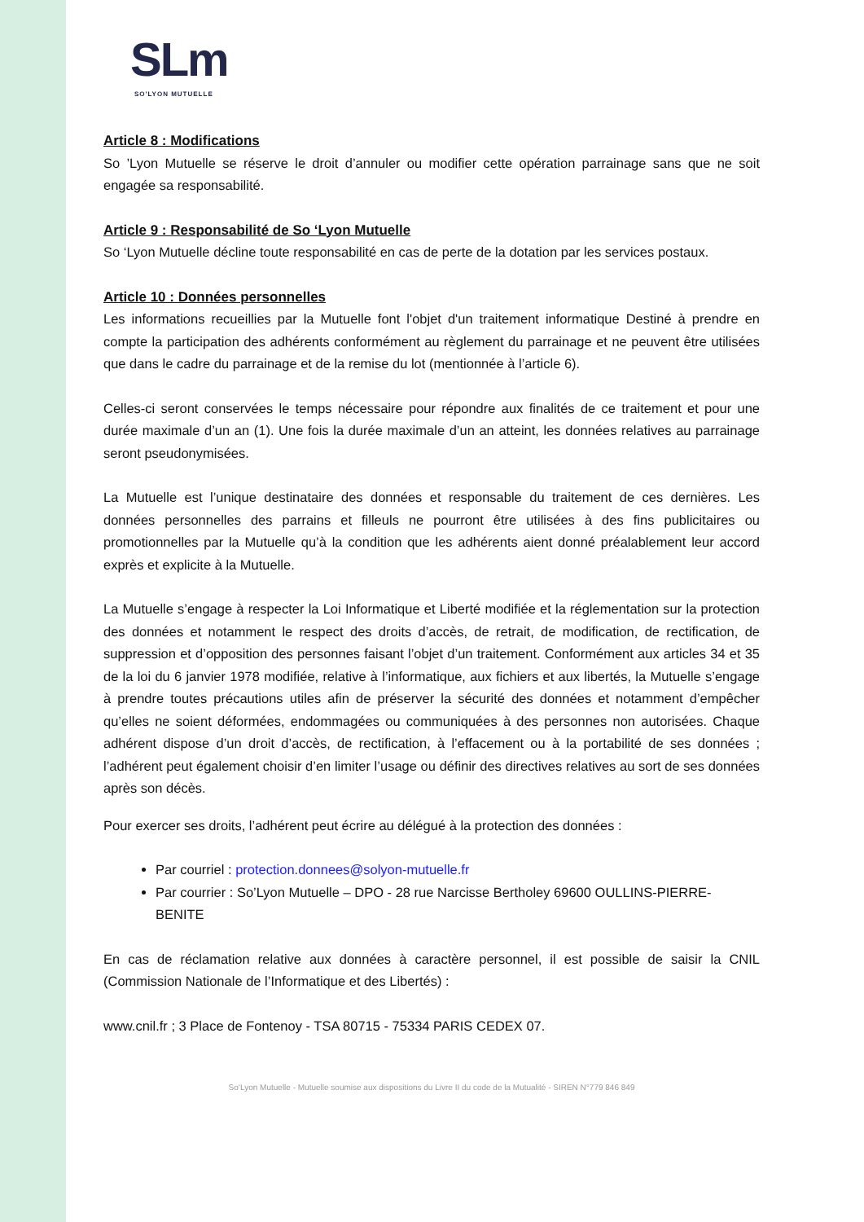SLm
SO'LYON MUTUELLE
Article 8 : Modifications
So ’Lyon Mutuelle se réserve le droit d’annuler ou modifier cette opération parrainage sans que ne soit engagée sa responsabilité.
Article 9 : Responsabilité de So ‘Lyon Mutuelle
So ‘Lyon Mutuelle décline toute responsabilité en cas de perte de la dotation par les services postaux.
Article 10 : Données personnelles
Les informations recueillies par la Mutuelle font l'objet d'un traitement informatique Destiné à prendre en compte la participation des adhérents conformément au règlement du parrainage et ne peuvent être utilisées que dans le cadre du parrainage et de la remise du lot (mentionnée à l’article 6).
Celles-ci seront conservées le temps nécessaire pour répondre aux finalités de ce traitement et pour une durée maximale d’un an (1). Une fois la durée maximale d’un an atteint, les données relatives au parrainage seront pseudonymisées.
La Mutuelle est l’unique destinataire des données et responsable du traitement de ces dernières. Les données personnelles des parrains et filleuls ne pourront être utilisées à des fins publicitaires ou promotionnelles par la Mutuelle qu’à la condition que les adhérents aient donné préalablement leur accord exprès et explicite à la Mutuelle.
La Mutuelle s’engage à respecter la Loi Informatique et Liberté modifiée et la réglementation sur la protection des données et notamment le respect des droits d’accès, de retrait, de modification, de rectification, de suppression et d’opposition des personnes faisant l’objet d’un traitement. Conformément aux articles 34 et 35 de la loi du 6 janvier 1978 modifiée, relative à l’informatique, aux fichiers et aux libertés, la Mutuelle s’engage à prendre toutes précautions utiles afin de préserver la sécurité des données et notamment d’empêcher qu’elles ne soient déformées, endommagées ou communiquées à des personnes non autorisées. Chaque adhérent dispose d’un droit d’accès, de rectification, à l’effacement ou à la portabilité de ses données ; l’adhérent peut également choisir d’en limiter l’usage ou définir des directives relatives au sort de ses données après son décès.
Pour exercer ses droits, l’adhérent peut écrire au délégué à la protection des données :
Par courriel : protection.donnees@solyon-mutuelle.fr
Par courrier : So’Lyon Mutuelle – DPO - 28 rue Narcisse Bertholey 69600 OULLINS-PIERRE-BENITE
En cas de réclamation relative aux données à caractère personnel, il est possible de saisir la CNIL (Commission Nationale de l’Informatique et des Libertés) :
www.cnil.fr ; 3 Place de Fontenoy - TSA 80715 - 75334 PARIS CEDEX 07.
So‘Lyon Mutuelle - Mutuelle soumise aux dispositions du Livre II du code de la Mutualité - SIREN N°779 846 849